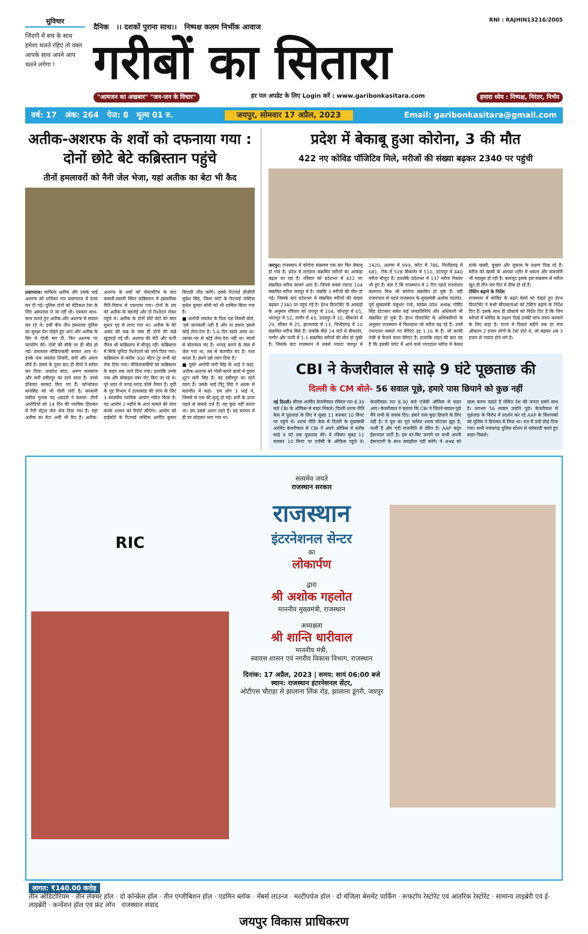सुविचार
जिंदगी में सच के साथ हमेशा चलते रहिए तो वक्त आपके साथ अपने आप चलने लगेगा !
RNI : RAJHIN13216/2005
दैनिक ।। दशकों पुराना साथ।। निष्पक्ष कलम निर्भीक आवाज
गरीबों का सितारा
"आमजन का अखबार" "जन-जन के विचार" हर पल अपडेट के लिए Login करें : www.garibonkasitara.com हमारा ध्येय : निष्पक्ष, निरंतर, निर्भय
वर्ष: 17 अंक: 264 पेज: 8 मूल्य 01 रु. जयपुर, सोमवार 17 अप्रैल, 2023 Email: garibonkasitara@gmail.com
अतीक-अशरफ के शवों को दफनाया गया : दोनों छोटे बेटे कब्रिस्तान पहुंचे
तीनों हमलावरों को नैनी जेल भेजा, यहां अतीक का बेटा भी कैद
प्रयागराज। माफिया अतीक और उसके भाई अशरफ को शनिवार रात प्रयागराज में हत्या कर दी गई। पुलिस दोनों को मेडिकल टेस्ट के लिए अस्पताल ले जा रही थी। पत्रकार साथ-साथ चलते हुए अतीक और अशरफ से सवाल कर रहे थे। इसी बीच तीन हमलावर पुलिस का सुरक्षा घेरा तोड़ते हुए आए और अतीक के सिर में गोली मार दी, फिर अशरफ पर फायरिंग की। दोनों की मौके पर ही मौत हो गई। हमलावर मीडियाकर्मी बनकर आए थे। इनके नाम लवलेश तिवारी, सनी और अरुण मौर्य हैं। हमले के तुरंत बाद ही तीनों ने सरेंडर कर दिया। लवलेश बांदा, अरुण कासगंज और सनी हमीरपुर का रहने वाला है। उनसे हथियार बरामद किए गए हैं। कॉन्स्टेबल मानसिंह को भी गोली लगी है। सरकारी वकील गुलाब चंद्र अग्रहरी ने बताया- तीनों आरोपियों को 14 दिन की न्यायिक हिरासत में नैनी सेंट्रल जेल भेज दिया गया है। यहां अतीक का बेटा अली भी कैद है। अतीक-अशरफ के शवों को पोस्टमॉर्टम के बाद कसारी-मसारी स्थित कब्रिस्तान में इस्लामिक रीति-रिवाज से दफनाया गया। दोनों के शव को अतीक के बहनोई और दो रिश्तेदार लेकर पहुंचे थे। अतीक के दोनों छोटे बेटों को बाल सुधार गृह से लाया गया था। अतीक के बेटे असद की कब्र के पास ही दोनों की कब्रें खुदवाई गई थीं। अशरफ की बेटी और पत्नी जैनब भी कब्रिस्तान में मौजूद रहीं। कब्रिस्तान में सिर्फ चुनिंदा रिश्तेदारों को जाने दिया गया। कब्रिस्तान से करीब 300 मीटर दूर सभी को रोक दिया गया। मीडियाकर्मियों को कब्रिस्तान के बाहर तक जाने दिया गया। हालांकि उनके नाम और मोबाइल नंबर नोट किए जा रहे थे। पूरे शहर में जगह-जगह फोर्स तैनात है। यूपी के गृह विभाग ने हत्याकांड की जांच के लिए 3 सदस्यीय न्यायिक आयोग गठित किया है। यह आयोग 2 महीने के अंदर मामले की जांच करके शासन को रिपोर्ट सौंपेगा। आयोग को हाईकोर्ट के रिटायर्ड जस्टिस अरविंद कुमार त्रिपाठी लीड करेंगे। इसमें रिटायर्ड डीजीपी सुबेश सिंह, जिला कोर्ट के रिटायर्ड जस्टिस बृजेश कुमार सोनी को भी शामिल किया गया है।
■ आरोपी लवलेश के पिता यज्ञ तिवारी बोले, 'हमें जानकारी नहीं है और ना हमारा इससे कोई लेना-देना है। 5-6 दिन पहले आया था। उसका घर से कोई लेना-देना नहीं था। सालों से बोलचाल बंद है। थप्पड़ मारने के केस में जेल गया था, तब से बातचीत बंद है। नशा करता है। हमने उसे त्याग दिया है।'
■ दूसरे आरोपी सनी सिंह के भाई ने कहा, अतीक-अशरफ को गोली मारने वालों में दूसरा शूटर सनी सिंह है। वह हमीरपुर का रहने वाला है। उसके भाई पिंटू सिंह ने अठक से बातचीत में कहा- 'हम लोग 3 भाई थे, जिसमें से एक की मृत्यु हो गई। सनी के ऊपर पहले से मामले दर्ज हैं। वह कुछ नहीं करता था। हम उससे अलग रहते हैं। वह बचपन में ही घर छोड़कर भाग गया था।
प्रदेश में बेकाबू हुआ कोरोना, 3 की मौत
422 नए कोविड पॉजिटिव मिले, मरीजों की संख्या बढ़कर 2340 पर पहुंची
जयपुर। राजस्थान में कोरोना संक्रमण एक बार फिर बेकाबू हो गया है। प्रदेश में लगातार संक्रमित मरीजों का आंकड़ा बढ़ता जा रहा है। रविवार को प्रदेशभर में 422 नए संक्रमित मरीज सामने आए हैं। जिनमें सबसे ज्यादा 104 संक्रमित मरीज जयपुर में है। जबकि 3 मरीजों की मौत हो गई। जिसके बाद प्रदेशभर में संक्रमित मरीजों की संख्या बढ़कर 2340 पर पहुंच गई है। हेल्थ डिपार्टमेंट के आंकड़ों के अनुसार रविवार को जयपुर में 104, जोधपुर में 65, भरतपुर में 52, नागौर में 43, उदयपुर में 32, बीकानेर में 29, सीकर में 25, झालावाड़ में 13, चित्तौड़गढ़ में 10 संक्रमित मरीज मिले हैं। जबकि बीते 24 घंटों में बीकानेर, नागौर और पाली में 1-1 संक्रमित मरीजों की मौत हो चुकी है। जिसके बाद राजस्थान में सबसे ज्यादा जयपुर में 1420, अलवर में 999, कोटा में 786, चित्तौड़गढ़ में 681, टोंक में 528 बीकानेर में 510, उदयपुर में 440 मरीज मौजूद हैं। हालांकि प्रदेशभर में 137 मरीज रिकवर भी हुए हैं। बता दें कि राजस्थान में 2 दिन पहले राज्यपाल कलराज मिश्र भी कोरोना संक्रमित हो चुके हैं। वहीं राजयपाल से पहले राजस्थान के मुख्यमंत्री अशोक गहलोत, पूर्व मुख्यमंत्री वसुंधरा राजे, कांग्रेस प्रदेश अध्यक्ष गोविंद सिंह डोटासरा समेत कई जनप्रतिनिधि और अधिकारी भी संक्रमित हो चुके हैं। हेल्थ डिपार्टमेंट के अधिकारियों के अनुसार राजस्थान में फिलहाल जो मरीज बढ़ रहे हैं। उनमें ज्यादातर मामले नए वेरिएंट इइ 1.16 के हैं। जो काफी तेजी से फैलने वाला वेरिएंट है। हालांकि राहत की बात यह है कि इसकी चपेट में आने वाले ज्यादातर मरीज में केवल हल्के खासी, बुखार और जुकाम के लक्षण दिख रहे हैं। मरीज को खासी के अलावा शरीर में थकान और कमजोरी भी महसूस हो रही है। बावजूद इसके इस संक्रमण से मरीज खुद ही तीन-चार दिन में ठीक हो रहे हैं।
टेस्टिंग बढ़ाने के निर्देश
राजस्थान में कोविड के बढ़ते केसों को देखते हुए हेल्थ डिपार्टमेंट ने सभी सीएमएचओ को टेस्टिंग बढ़ाने के निर्देश दिए हैं। इसके साथ ही डॉक्टर्स को निर्देश दिए है कि जिन मरीजों में कोविड के लक्षण दिखे उनकी जांच जरूर करवाने के लिए कहा है। राज्य में पिछले महीने तक हर रोज औसतन 2 हजार लोगों के टेस्ट होते थे, जो बढ़कर अब 3 हजार से ज्यादा होने लगे है।
CBI ने केजरीवाल से साढ़े 9 घंटे पूछताछ की
दिल्ली के CM बोले- 56 सवाल पूछे, हमारे पास छिपाने को कुछ नहीं
नई दिल्ली। सीएम अरविंद केजरीवाल रविवार रात 8.30 बजे CBI के ऑफिस से बाहर निकले। दिल्ली शराब नीति केस में पूछताछ के लिए वे सुबह 11 बजकर 10 मिनट पर पहुंचे थे। शराब नीति केस में दिल्ली के मुख्यमंत्री अरविंद केजरीवाल से CBI ने अपने ऑफिस में करीब साढ़े 9 घंटे तक पूछताछ की। वे रविवार सुबह 11 बजकर 10 मिनट पर एजेंसी के ऑफिस पहुंचे थे। केजरीवाल रात 8.30 बजे एजेंसी ऑफिस से बाहर आए। केजरीवाल ने बताया कि CBI ने जितने सवाल पूछे मैंने सभी के जवाब दिए। हमारे पास कुछ छिपाने के लिए नहीं है। ये पूरा का पूरा कथित शराब घोटाला झूठ है, फर्जी है और गंदी राजनीति से प्रेरित है। AAP कट्टर ईमानदार पार्टी है। हम मर-मिट जाएंगे पर कभी अपनी ईमानदारी के साथ समझौता नहीं करेंगे। वे अअढ को खत्म करना चाहते हैं लेकिन देश की जनता हमारे साथ है। लगभग 56 सवाल उन्होंने पूछे। केजरीवाल से पूछताछ के विरोध में प्रदर्शन कर रहे AAP के विधायकों को पुलिस ने हिरासत में लिया था। रात में उन्हें छोड़ दिया गया। सभी नजफगढ़ पुलिस स्टेशन से नारेबाजी करते हुए बाहर निकले।
RIC
सत्यमेव जयते
राजस्थान सरकार
राजस्थान
इंटरनेशनल सेन्टर
का
लोकार्पण
द्वारा
श्री अशोक गहलोत
माननीय मुख्यमंत्री, राजस्थान
अध्यक्षता
श्री शान्ति धारीवाल
माननीय मंत्री,
स्वायत्त शासन एवं नगरीय विकास विभाग, राजस्थान
दिनांक: 17 अप्रैल, 2023 | समय: सायं 06:00 बजे
स्थान: राजस्थान इंटरनेशनल सेंटर,
ओटीएस चौराहा से झालाना लिंक रोड़, झालाना डूंगरी, जयपुर
लागत: ₹140.00 करोड़
तीन ऑडिटोरियम · तीन लेक्चर हॉल · दो कॉन्फ्रेंस हॉल · तीन एग्जीबिशन हॉल · एडमिन ब्लॉक · मेंबर्स लाउन्ज · मल्टीपर्पज हॉल · दो मंजिला बेसमेंट पार्किंग · रूफटॉप रेस्टोरेंट एवं आंतरिक रेस्टोरेंट · सामान्य लाइब्रेरी एवं ई-लाइब्रेरी · कन्वेंशन हॉल एवं फ्रंट लॉन राजस्थान संवाद
जयपुर विकास प्राधिकरण